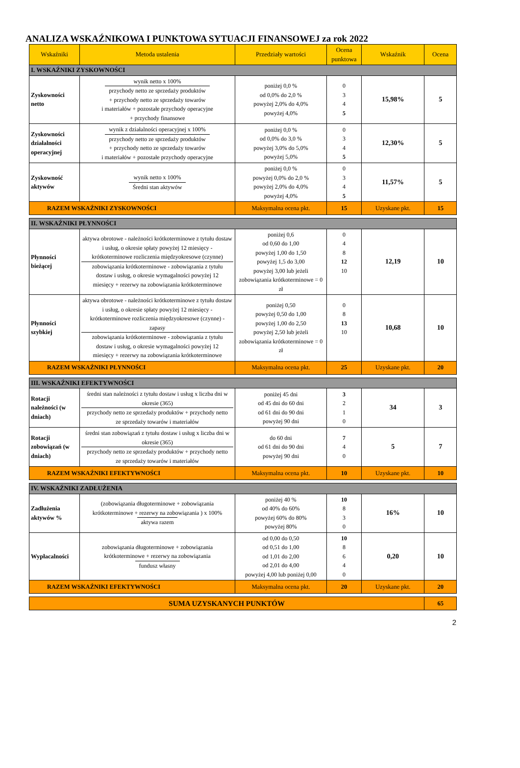ANALIZA WSKAŹNIKOWA I PUNKTOWA SYTUACJI FINANSOWEJ za rok 2022
| Wskaźniki | Metoda ustalenia | Przedziały wartości | Ocena punktowa | Wskaźnik | Ocena |
| --- | --- | --- | --- | --- | --- |
| I. WSKAŹNIKI ZYSKOWNOŚCI | | | | | |
| Zyskowności netto | wynik netto x 100% przychody netto ze sprzedaży produktów + przychody netto ze sprzedaży towarów i materiałów + pozostałe przychody operacyjne + przychody finansowe | poniżej 0,0 % od 0,0% do 2,0 % powyżej 2,0% do 4,0% powyżej 4,0% | 0 3 4 5 | 15,98% | 5 |
| Zyskowności działalności operacyjnej | wynik z działalności operacyjnej x 100% przychody netto ze sprzedaży produktów + przychody netto ze sprzedaży towarów i materiałów + pozostałe przychody operacyjne | poniżej 0,0 % od 0,0% do 3,0 % powyżej 3,0% do 5,0% powyżej 5,0% | 0 3 4 5 | 12,30% | 5 |
| Zyskowność aktywów | wynik netto x 100% Średni stan aktywów | poniżej 0,0 % powyżej 0,0% do 2,0 % powyżej 2,0% do 4,0% powyżej 4,0% | 0 3 4 5 | 11,57% | 5 |
| RAZEM WSKAŹNIKI ZYSKOWNOŚCI | | Maksymalna ocena pkt. | 15 | Uzyskane pkt. | 15 |
| II. WSKAŹNIKI PŁYNNOŚCI | | | | | |
| Płynności bieżącej | aktywa obrotowe - należności krótkoterminowe z tytułu dostaw i usług, o okresie spłaty powyżej 12 miesięcy - krótkoterminowe rozliczenia międzyokresowe (czynne) zobowiązania krótkoterminowe - zobowiązania z tytułu dostaw i usług, o okresie wymagalności powyżej 12 miesięcy + rezerwy na zobowiązania krótkoterminowe | poniżej 0,6 od 0,60 do 1,00 powyżej 1,00 do 1,50 powyżej 1,5 do 3,00 powyżej 3,00 lub jeżeli zobowiązania krótkoterminowe = 0 zł | 0 4 8 12 10 | 12,19 | 10 |
| Płynności szybkiej | aktywa obrotowe - należności krótkoterminowe z tytułu dostaw i usług, o okresie spłaty powyżej 12 miesięcy - krótkoterminowe rozliczenia międzyokresowe (czynne) - zapasy zobowiązania krótkoterminowe - zobowiązania z tytułu dostaw i usług, o okresie wymagalności powyżej 12 miesięcy + rezerwy na zobowiązania krótkoterminowe | poniżej 0,50 powyżej 0,50 do 1,00 powyżej 1,00 do 2,50 powyżej 2,50 lub jeżeli zobowiązania krótkoterminowe = 0 zł | 0 8 13 10 | 10,68 | 10 |
| RAZEM WSKAŹNIKI PŁYNNOŚCI | | Maksymalna ocena pkt. | 25 | Uzyskane pkt. | 20 |
| III. WSKAŹNIKI EFEKTYWNOŚCI | | | | | |
| Rotacji należności (w dniach) | średni stan należności z tytułu dostaw i usług x liczba dni w okresie (365) przychody netto ze sprzedaży produktów + przychody netto ze sprzedaży towarów i materiałów | poniżej 45 dni od 45 dni do 60 dni od 61 dni do 90 dni powyżej 90 dni | 3 2 1 0 | 34 | 3 |
| Rotacji zobowiązań (w dniach) | średni stan zobowiązań z tytułu dostaw i usług x liczba dni w okresie (365) przychody netto ze sprzedaży produktów + przychody netto ze sprzedaży towarów i materiałów | do 60 dni od 61 dni do 90 dni powyżej 90 dni | 7 4 0 | 5 | 7 |
| RAZEM WSKAŹNIKI EFEKTYWNOŚCI | | Maksymalna ocena pkt. | 10 | Uzyskane pkt. | 10 |
| IV. WSKAŹNIKI ZADŁUŻENIA | | | | | |
| Zadłużenia aktywów % | (zobowiązania długoterminowe + zobowiązania krótkoterminowe + rezerwy na zobowiązania ) x 100% aktywa razem | poniżej 40 % od 40% do 60% powyżej 60% do 80% powyżej 80% | 10 8 3 0 | 16% | 10 |
| Wypłacalności | zobowiązania długoterminowe + zobowiązania krótkoterminowe + rezerwy na zobowiązania fundusz własny | od 0,00 do 0,50 od 0,51 do 1,00 od 1,01 do 2,00 od 2,01 do 4,00 powyżej 4,00 lub poniżej 0,00 | 10 8 6 4 0 | 0,20 | 10 |
| RAZEM WSKAŹNIKI EFEKTYWNOŚCI | | Maksymalna ocena pkt. | 20 | Uzyskane pkt. | 20 |
| SUMA UZYSKANYCH PUNKTÓW | | | | | 65 |
2